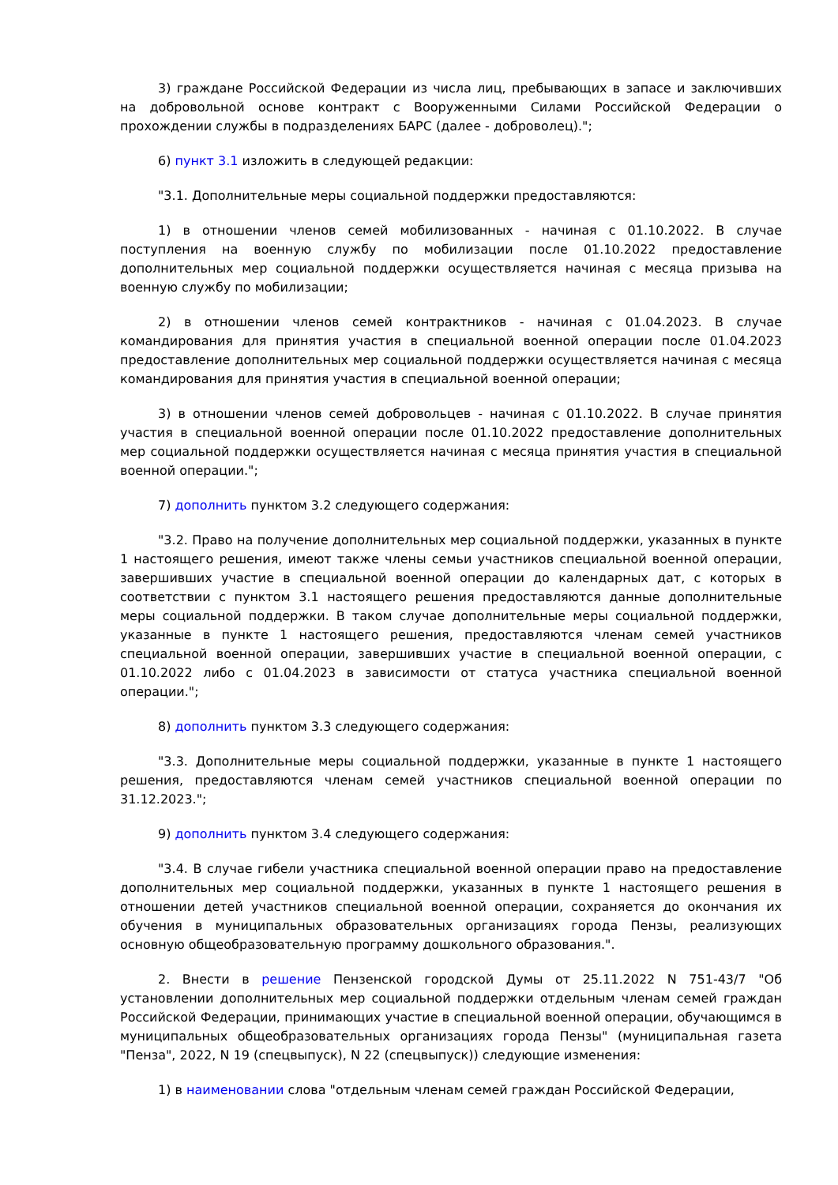3) граждане Российской Федерации из числа лиц, пребывающих в запасе и заключивших на добровольной основе контракт с Вооруженными Силами Российской Федерации о прохождении службы в подразделениях БАРС (далее - доброволец).";
6) пункт 3.1 изложить в следующей редакции:
"3.1. Дополнительные меры социальной поддержки предоставляются:
1) в отношении членов семей мобилизованных - начиная с 01.10.2022. В случае поступления на военную службу по мобилизации после 01.10.2022 предоставление дополнительных мер социальной поддержки осуществляется начиная с месяца призыва на военную службу по мобилизации;
2) в отношении членов семей контрактников - начиная с 01.04.2023. В случае командирования для принятия участия в специальной военной операции после 01.04.2023 предоставление дополнительных мер социальной поддержки осуществляется начиная с месяца командирования для принятия участия в специальной военной операции;
3) в отношении членов семей добровольцев - начиная с 01.10.2022. В случае принятия участия в специальной военной операции после 01.10.2022 предоставление дополнительных мер социальной поддержки осуществляется начиная с месяца принятия участия в специальной военной операции.";
7) дополнить пунктом 3.2 следующего содержания:
"3.2. Право на получение дополнительных мер социальной поддержки, указанных в пункте 1 настоящего решения, имеют также члены семьи участников специальной военной операции, завершивших участие в специальной военной операции до календарных дат, с которых в соответствии с пунктом 3.1 настоящего решения предоставляются данные дополнительные меры социальной поддержки. В таком случае дополнительные меры социальной поддержки, указанные в пункте 1 настоящего решения, предоставляются членам семей участников специальной военной операции, завершивших участие в специальной военной операции, с 01.10.2022 либо с 01.04.2023 в зависимости от статуса участника специальной военной операции.";
8) дополнить пунктом 3.3 следующего содержания:
"3.3. Дополнительные меры социальной поддержки, указанные в пункте 1 настоящего решения, предоставляются членам семей участников специальной военной операции по 31.12.2023.";
9) дополнить пунктом 3.4 следующего содержания:
"3.4. В случае гибели участника специальной военной операции право на предоставление дополнительных мер социальной поддержки, указанных в пункте 1 настоящего решения в отношении детей участников специальной военной операции, сохраняется до окончания их обучения в муниципальных образовательных организациях города Пензы, реализующих основную общеобразовательную программу дошкольного образования.".
2. Внести в решение Пензенской городской Думы от 25.11.2022 N 751-43/7 "Об установлении дополнительных мер социальной поддержки отдельным членам семей граждан Российской Федерации, принимающих участие в специальной военной операции, обучающимся в муниципальных общеобразовательных организациях города Пензы" (муниципальная газета "Пенза", 2022, N 19 (спецвыпуск), N 22 (спецвыпуск)) следующие изменения:
1) в наименовании слова "отдельным членам семей граждан Российской Федерации,